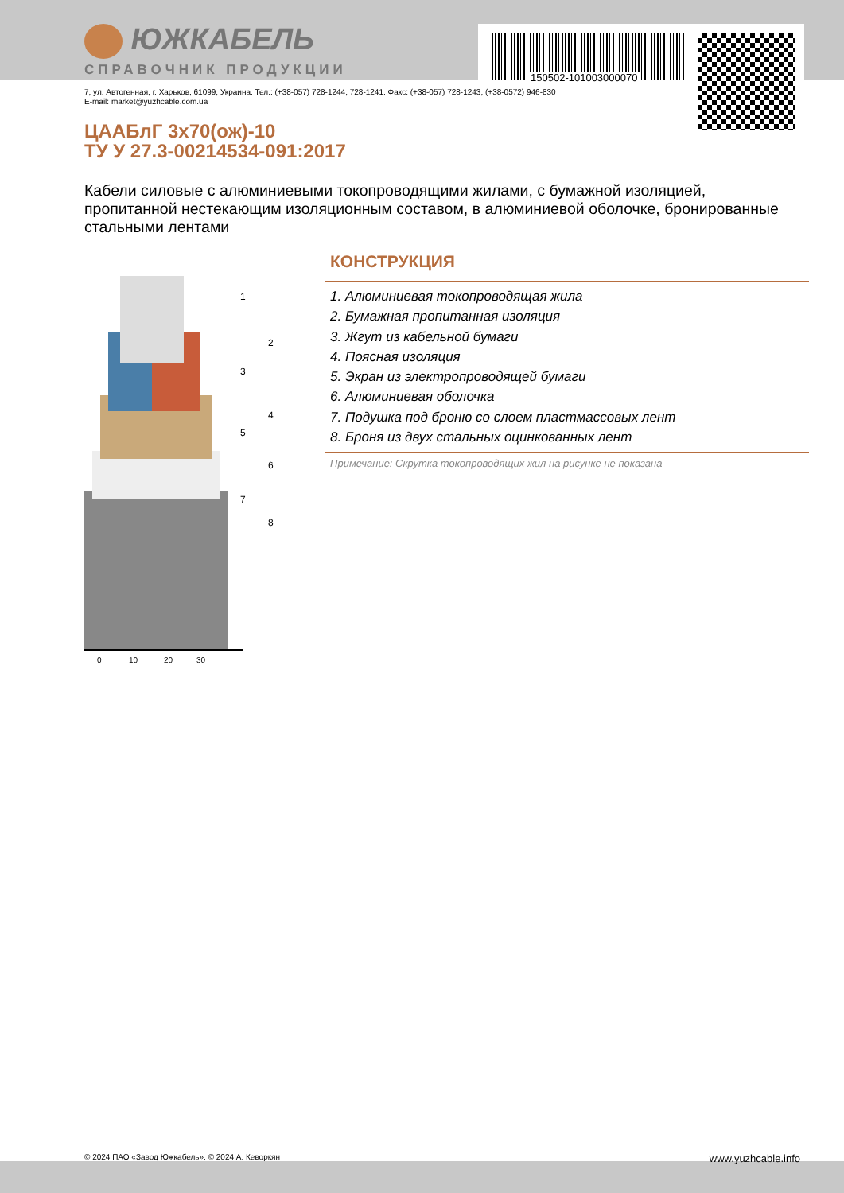150502-101003000070
ЮЖКАБЕЛЬ
СПРАВОЧНИК ПРОДУКЦИИ
7, ул. Автогенная, г. Харьков, 61099, Украина. Тел.: (+38-057) 728-1244, 728-1241. Факс: (+38-057) 728-1243, (+38-0572) 946-830
E-mail: market@yuzhcable.com.ua
ЦААБлГ 3х70(ож)-10
ТУ У 27.3-00214534-091:2017
Кабели силовые с алюминиевыми токопроводящими жилами, с бумажной изоляцией, пропитанной нестекающим изоляционным составом, в алюминиевой оболочке, бронированные стальными лентами
0
10
20
30
1
2
3
4
5
6
7
8
КОНСТРУКЦИЯ
1. Алюминиевая токопроводящая жила
2. Бумажная пропитанная изоляция
3. Жгут из кабельной бумаги
4. Поясная изоляция
5. Экран из электропроводящей бумаги
6. Алюминиевая оболочка
7. Подушка под броню со слоем пластмассовых лент
8. Броня из двух стальных оцинкованных лент
Примечание: Скрутка токопроводящих жил на рисунке не показана
© 2024 ПАО «Завод Южкабель». © 2024 А. Кеворкян www.yuzhcable.info